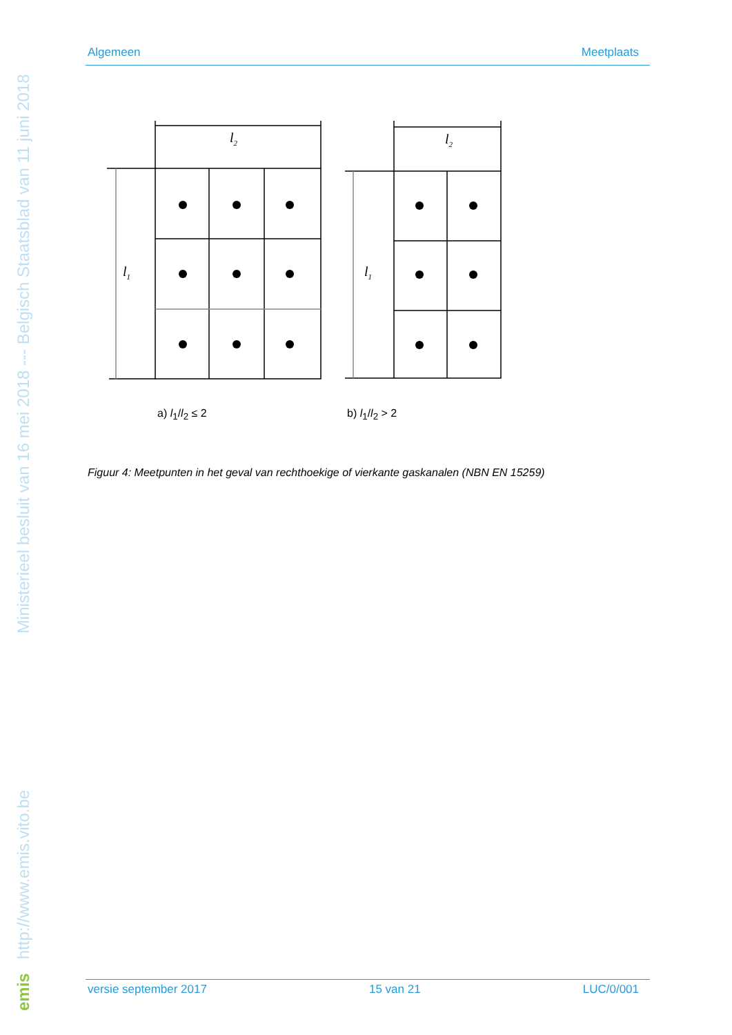Algemeen Meetplaats
l2
l2
l1
l1
a) l<sub>1</sub>/l<sub>2</sub> ≤ 2 b) l<sub>1</sub>/l<sub>2</sub> > 2
Figuur 4: Meetpunten in het geval van rechthoekige of vierkante gaskanalen (NBN EN 15259)
versie september 2017 15 van 21 LUC/0/001
emis http://www.emis.vito.be Ministerieel besluit van 16 mei 2018 --- Belgisch Staatsblad van 11 juni 2018